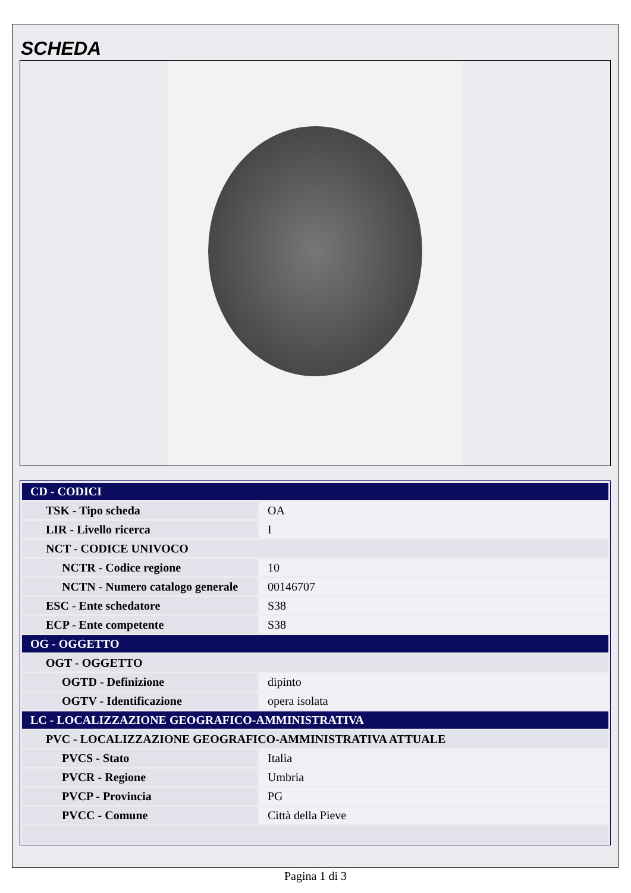SCHEDA
| CD - CODICI | |
| TSK - Tipo scheda | OA |
| LIR - Livello ricerca | I |
| NCT - CODICE UNIVOCO | |
| NCTR - Codice regione | 10 |
| NCTN - Numero catalogo generale | 00146707 |
| ESC - Ente schedatore | S38 |
| ECP - Ente competente | S38 |
| OG - OGGETTO | |
| OGT - OGGETTO | |
| OGTD - Definizione | dipinto |
| OGTV - Identificazione | opera isolata |
| LC - LOCALIZZAZIONE GEOGRAFICO-AMMINISTRATIVA | |
| PVC - LOCALIZZAZIONE GEOGRAFICO-AMMINISTRATIVA ATTUALE | |
| PVCS - Stato | Italia |
| PVCR - Regione | Umbria |
| PVCP - Provincia | PG |
| PVCC - Comune | Città della Pieve |
Pagina 1 di 3